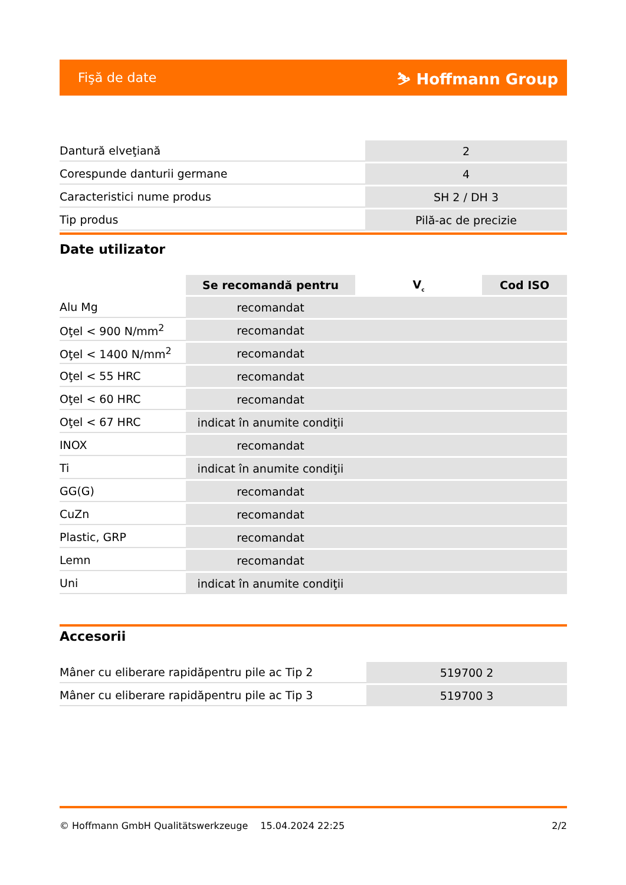Fişă de date ⛷ Hoffmann Group
| Dantură elveţiană | 2 |
| Corespunde danturii germane | 4 |
| Caracteristici nume produs | SH 2 / DH 3 |
| Tip produs | Pilă-ac de precizie |
Date utilizator
| | Se recomandă pentru | V<sub>c</sub> | Cod ISO |
| --- | --- | --- | --- |
| Alu Mg | recomandat | | |
| Oţel < 900 N/mm<sup>2</sup> | recomandat | | |
| Oţel < 1400 N/mm<sup>2</sup> | recomandat | | |
| Oţel < 55 HRC | recomandat | | |
| Oţel < 60 HRC | recomandat | | |
| Oţel < 67 HRC | indicat în anumite condiţii | | |
| INOX | recomandat | | |
| Ti | indicat în anumite condiţii | | |
| GG(G) | recomandat | | |
| CuZn | recomandat | | |
| Plastic, GRP | recomandat | | |
| Lemn | recomandat | | |
| Uni | indicat în anumite condiţii | | |
Accesorii
| Mâner cu eliberare rapidăpentru pile ac Tip 2 | 519700 2 |
| Mâner cu eliberare rapidăpentru pile ac Tip 3 | 519700 3 |
© Hoffmann GmbH Qualitätswerkzeuge 15.04.2024 22:25 2/2